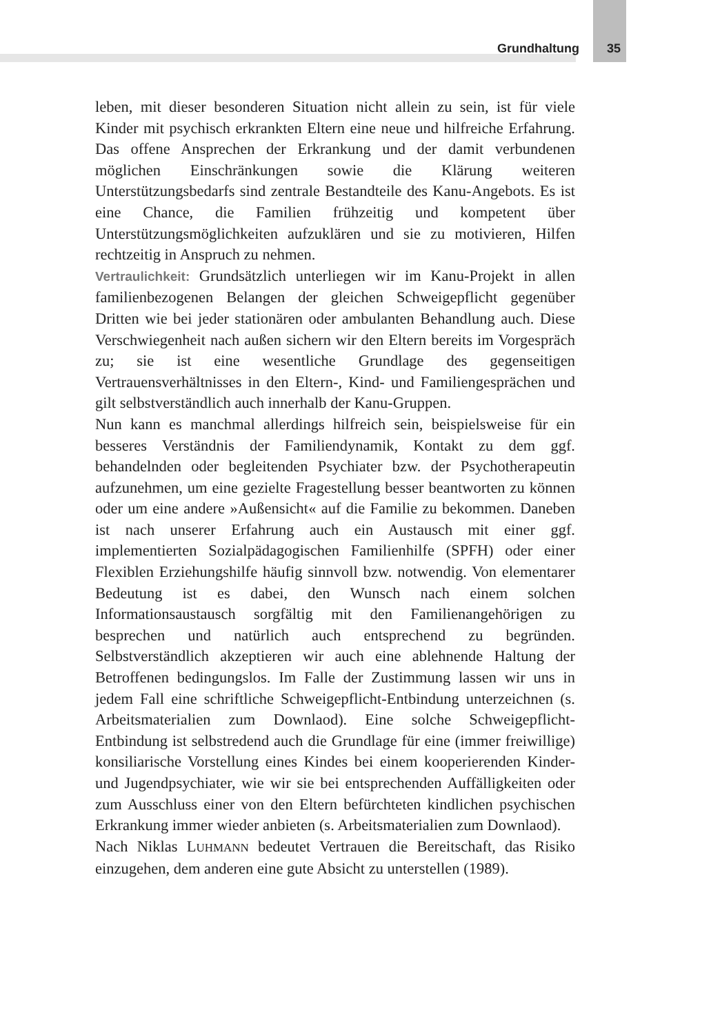Grundhaltung 35
leben, mit dieser besonderen Situation nicht allein zu sein, ist für viele Kinder mit psychisch erkrankten Eltern eine neue und hilfreiche Erfahrung. Das offene Ansprechen der Erkrankung und der damit verbundenen möglichen Einschränkungen sowie die Klärung weiteren Unterstützungsbedarfs sind zentrale Bestandteile des Kanu-Angebots. Es ist eine Chance, die Familien frühzeitig und kompetent über Unterstützungsmöglichkeiten aufzuklären und sie zu motivieren, Hilfen rechtzeitig in Anspruch zu nehmen.
Vertraulichkeit: Grundsätzlich unterliegen wir im Kanu-Projekt in allen familienbezogenen Belangen der gleichen Schweigepflicht gegenüber Dritten wie bei jeder stationären oder ambulanten Behandlung auch. Diese Verschwiegenheit nach außen sichern wir den Eltern bereits im Vorgespräch zu; sie ist eine wesentliche Grundlage des gegenseitigen Vertrauensverhältnisses in den Eltern-, Kind- und Familiengesprächen und gilt selbstverständlich auch innerhalb der Kanu-Gruppen.
Nun kann es manchmal allerdings hilfreich sein, beispielsweise für ein besseres Verständnis der Familiendynamik, Kontakt zu dem ggf. behandelnden oder begleitenden Psychiater bzw. der Psychotherapeutin aufzunehmen, um eine gezielte Fragestellung besser beantworten zu können oder um eine andere »Außensicht« auf die Familie zu bekommen. Daneben ist nach unserer Erfahrung auch ein Austausch mit einer ggf. implementierten Sozialpädagogischen Familienhilfe (SPFH) oder einer Flexiblen Erziehungshilfe häufig sinnvoll bzw. notwendig. Von elementarer Bedeutung ist es dabei, den Wunsch nach einem solchen Informationsaustausch sorgfältig mit den Familienangehörigen zu besprechen und natürlich auch entsprechend zu begründen. Selbstverständlich akzeptieren wir auch eine ablehnende Haltung der Betroffenen bedingungslos. Im Falle der Zustimmung lassen wir uns in jedem Fall eine schriftliche Schweigepflicht-Entbindung unterzeichnen (s. Arbeitsmaterialien zum Downlaod). Eine solche Schweigepflicht-Entbindung ist selbstredend auch die Grundlage für eine (immer freiwillige) konsiliarische Vorstellung eines Kindes bei einem kooperierenden Kinder- und Jugendpsychiater, wie wir sie bei entsprechenden Auffälligkeiten oder zum Ausschluss einer von den Eltern befürchteten kindlichen psychischen Erkrankung immer wieder anbieten (s. Arbeitsmaterialien zum Downlaod).
Nach Niklas LUHMANN bedeutet Vertrauen die Bereitschaft, das Risiko einzugehen, dem anderen eine gute Absicht zu unterstellen (1989).